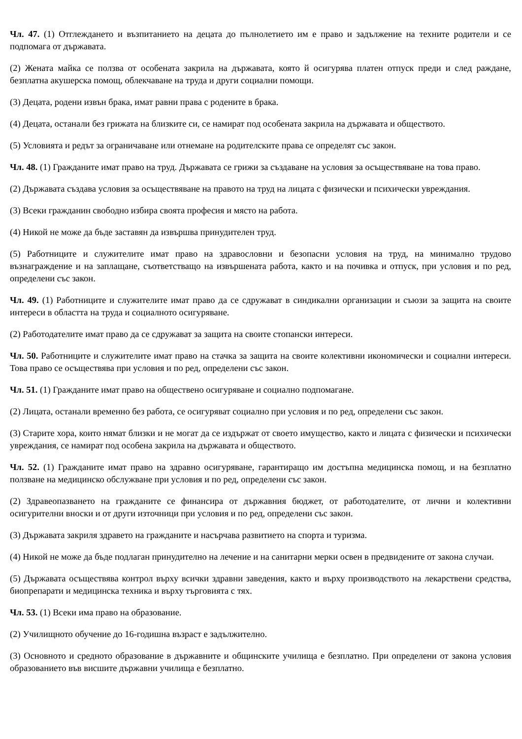Чл. 47. (1) Отглеждането и възпитанието на децата до пълнолетието им е право и задължение на техните родители и се подпомага от държавата.
(2) Жената майка се ползва от особената закрила на държавата, която й осигурява платен отпуск преди и след раждане, безплатна акушерска помощ, облекчаване на труда и други социални помощи.
(3) Децата, родени извън брака, имат равни права с родените в брака.
(4) Децата, останали без грижата на близките си, се намират под особената закрила на държавата и обществото.
(5) Условията и редът за ограничаване или отнемане на родителските права се определят със закон.
Чл. 48. (1) Гражданите имат право на труд. Държавата се грижи за създаване на условия за осъществяване на това право.
(2) Държавата създава условия за осъществяване на правото на труд на лицата с физически и психически увреждания.
(3) Всеки гражданин свободно избира своята професия и място на работа.
(4) Никой не може да бъде заставян да извършва принудителен труд.
(5) Работниците и служителите имат право на здравословни и безопасни условия на труд, на минимално трудово възнаграждение и на заплащане, съответстващо на извършената работа, както и на почивка и отпуск, при условия и по ред, определени със закон.
Чл. 49. (1) Работниците и служителите имат право да се сдружават в синдикални организации и съюзи за защита на своите интереси в областта на труда и социалното осигуряване.
(2) Работодателите имат право да се сдружават за защита на своите стопански интереси.
Чл. 50. Работниците и служителите имат право на стачка за защита на своите колективни икономически и социални интереси. Това право се осъществява при условия и по ред, определени със закон.
Чл. 51. (1) Гражданите имат право на обществено осигуряване и социално подпомагане.
(2) Лицата, останали временно без работа, се осигуряват социално при условия и по ред, определени със закон.
(3) Старите хора, които нямат близки и не могат да се издържат от своето имущество, както и лицата с физически и психически увреждания, се намират под особена закрила на държавата и обществото.
Чл. 52. (1) Гражданите имат право на здравно осигуряване, гарантиращо им достъпна медицинска помощ, и на безплатно ползване на медицинско обслужване при условия и по ред, определени със закон.
(2) Здравеопазването на гражданите се финансира от държавния бюджет, от работодателите, от лични и колективни осигурителни вноски и от други източници при условия и по ред, определени със закон.
(3) Държавата закриля здравето на гражданите и насърчава развитието на спорта и туризма.
(4) Никой не може да бъде подлаган принудително на лечение и на санитарни мерки освен в предвидените от закона случаи.
(5) Държавата осъществява контрол върху всички здравни заведения, както и върху производството на лекарствени средства, биопрепарати и медицинска техника и върху търговията с тях.
Чл. 53. (1) Всеки има право на образование.
(2) Училищното обучение до 16-годишна възраст е задължително.
(3) Основното и средното образование в държавните и общинските училища е безплатно. При определени от закона условия образованието във висшите държавни училища е безплатно.